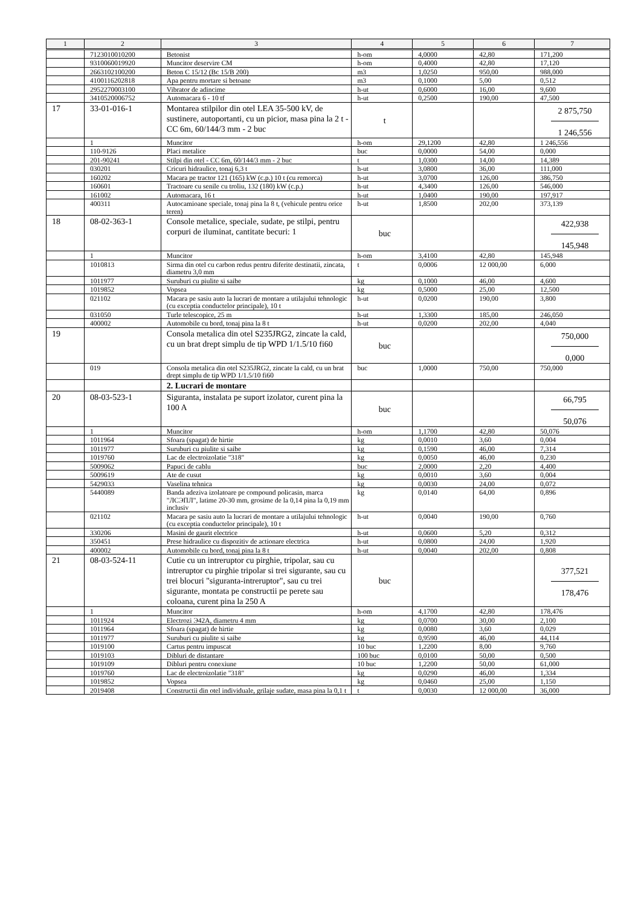| 1 | 2 | 3 | 4 | 5 | 6 | 7 |
| --- | --- | --- | --- | --- | --- | --- |
| | 7123010010200 | Betonist | h-om | 4,0000 | 42,80 | 171,200 |
| | 9310060019920 | Muncitor deservire CM | h-om | 0,4000 | 42,80 | 17,120 |
| | 2663102100200 | Beton C 15/12 (Bc 15/B 200) | m3 | 1,0250 | 950,00 | 988,000 |
| | 4100116202818 | Apa pentru mortare si betoane | m3 | 0,1000 | 5,00 | 0,512 |
| | 2952270003100 | Vibrator de adincime | h-ut | 0,6000 | 16,00 | 9,600 |
| | 3410520006752 | Automacara 6 - 10 tf | h-ut | 0,2500 | 190,00 | 47,500 |
| 17 | 33-01-016-1 | Montarea stilpilor din otel LEA 35-500 kV, de sustinere, autoportanti, cu un picior, masa pina la 2 t - CC 6m, 60/144/3 mm - 2 buc | t | | | 2 875,750 1 246,556 |
| | 1 | Muncitor | h-om | 29,1200 | 42,80 | 1 246,556 |
| | 110-9126 | Placi metalice | buc | 0,0000 | 54,00 | 0,000 |
| | 201-90241 | Stilpi din otel - CC 6m, 60/144/3 mm - 2 buc | t | 1,0300 | 14,00 | 14,389 |
| | 030201 | Cricuri hidraulice, tonaj 6,3 t | h-ut | 3,0800 | 36,00 | 111,000 |
| | 160202 | Macara pe tractor 121 (165) kW (c.p.) 10 t (cu remorca) | h-ut | 3,0700 | 126,00 | 386,750 |
| | 160601 | Tractoare cu senile cu troliu, 132 (180) kW (c.p.) | h-ut | 4,3400 | 126,00 | 546,000 |
| | 161002 | Automacara, 16 t | h-ut | 1,0400 | 190,00 | 197,917 |
| | 400311 | Autocamioane speciale, tonaj pina la 8 t, (vehicule pentru orice teren) | h-ut | 1,8500 | 202,00 | 373,139 |
| 18 | 08-02-363-1 | Console metalice, speciale, sudate, pe stilpi, pentru corpuri de iluminat, cantitate becuri: 1 | buc | | | 422,938 145,948 |
| | 1 | Muncitor | h-om | 3,4100 | 42,80 | 145,948 |
| | 1010813 | Sirma din otel cu carbon redus pentru diferite destinatii, zincata, diametru 3,0 mm | t | 0,0006 | 12 000,00 | 6,000 |
| | 1011977 | Suruburi cu piulite si saibe | kg | 0,1000 | 46,00 | 4,600 |
| | 1019852 | Vopsea | kg | 0,5000 | 25,00 | 12,500 |
| | 021102 | Macara pe sasiu auto la lucrari de montare a utilajului tehnologic (cu exceptia conductelor principale), 10 t | h-ut | 0,0200 | 190,00 | 3,800 |
| | 031050 | Turle telescopice, 25 m | h-ut | 1,3300 | 185,00 | 246,050 |
| | 400002 | Automobile cu bord, tonaj pina la 8 t | h-ut | 0,0200 | 202,00 | 4,040 |
| 19 | | Consola metalica din otel S235JRG2, zincate la cald, cu un brat drept simplu de tip WPD 1/1.5/10 fi60 | buc | | | 750,000 0,000 |
| | 019 | Consola metalica din otel S235JRG2, zincate la cald, cu un brat drept simplu de tip WPD 1/1.5/10 fi60 | buc | 1,0000 | 750,00 | 750,000 |
| | | 2. Lucrari de montare | | | | |
| 20 | 08-03-523-1 | Siguranta, instalata pe suport izolator, curent pina la 100 A | buc | | | 66,795 50,076 |
| | 1 | Muncitor | h-om | 1,1700 | 42,80 | 50,076 |
| | 1011964 | Sfoara (spagat) de hirtie | kg | 0,0010 | 3,60 | 0,004 |
| | 1011977 | Suruburi cu piulite si saibe | kg | 0,1590 | 46,00 | 7,314 |
| | 1019760 | Lac de electroizolatie "318" | kg | 0,0050 | 46,00 | 0,230 |
| | 5009062 | Papuci de cablu | buc | 2,0000 | 2,20 | 4,400 |
| | 5009619 | Ate de cusut | kg | 0,0010 | 3,60 | 0,004 |
| | 5429033 | Vaselina tehnica | kg | 0,0030 | 24,00 | 0,072 |
| | 5440089 | Banda adeziva izolatoare pe compound policasin, marca "ЛСЭПЛ", latime 20-30 mm, grosime de la 0,14 pina la 0,19 mm inclusiv | kg | 0,0140 | 64,00 | 0,896 |
| | 021102 | Macara pe sasiu auto la lucrari de montare a utilajului tehnologic (cu exceptia conductelor principale), 10 t | h-ut | 0,0040 | 190,00 | 0,760 |
| | 330206 | Masini de gaurit electrice | h-ut | 0,0600 | 5,20 | 0,312 |
| | 350451 | Prese hidraulice cu dispozitiv de actionare electrica | h-ut | 0,0800 | 24,00 | 1,920 |
| | 400002 | Automobile cu bord, tonaj pina la 8 t | h-ut | 0,0040 | 202,00 | 0,808 |
| 21 | 08-03-524-11 | Cutie cu un intreruptor cu pirghie, tripolar, sau cu intreruptor cu pirghie tripolar si trei sigurante, sau cu trei blocuri "siguranta-intreruptor", sau cu trei sigurante, montata pe constructii pe perete sau coloana, curent pina la 250 A | buc | | | 377,521 178,476 |
| | 1 | Muncitor | h-om | 4,1700 | 42,80 | 178,476 |
| | 1011924 | Electrozi Э42А, diametru 4 mm | kg | 0,0700 | 30,00 | 2,100 |
| | 1011964 | Sfoara (spagat) de hirtie | kg | 0,0080 | 3,60 | 0,029 |
| | 1011977 | Suruburi cu piulite si saibe | kg | 0,9590 | 46,00 | 44,114 |
| | 1019100 | Cartus pentru impuscat | 10 buc | 1,2200 | 8,00 | 9,760 |
| | 1019103 | Dibluri de distantare | 100 buc | 0,0100 | 50,00 | 0,500 |
| | 1019109 | Dibluri pentru conexiune | 10 buc | 1,2200 | 50,00 | 61,000 |
| | 1019760 | Lac de electroizolatie "318" | kg | 0,0290 | 46,00 | 1,334 |
| | 1019852 | Vopsea | kg | 0,0460 | 25,00 | 1,150 |
| | 2019408 | Constructii din otel individuale, grilaje sudate, masa pina la 0,1 t | t | 0,0030 | 12 000,00 | 36,000 |